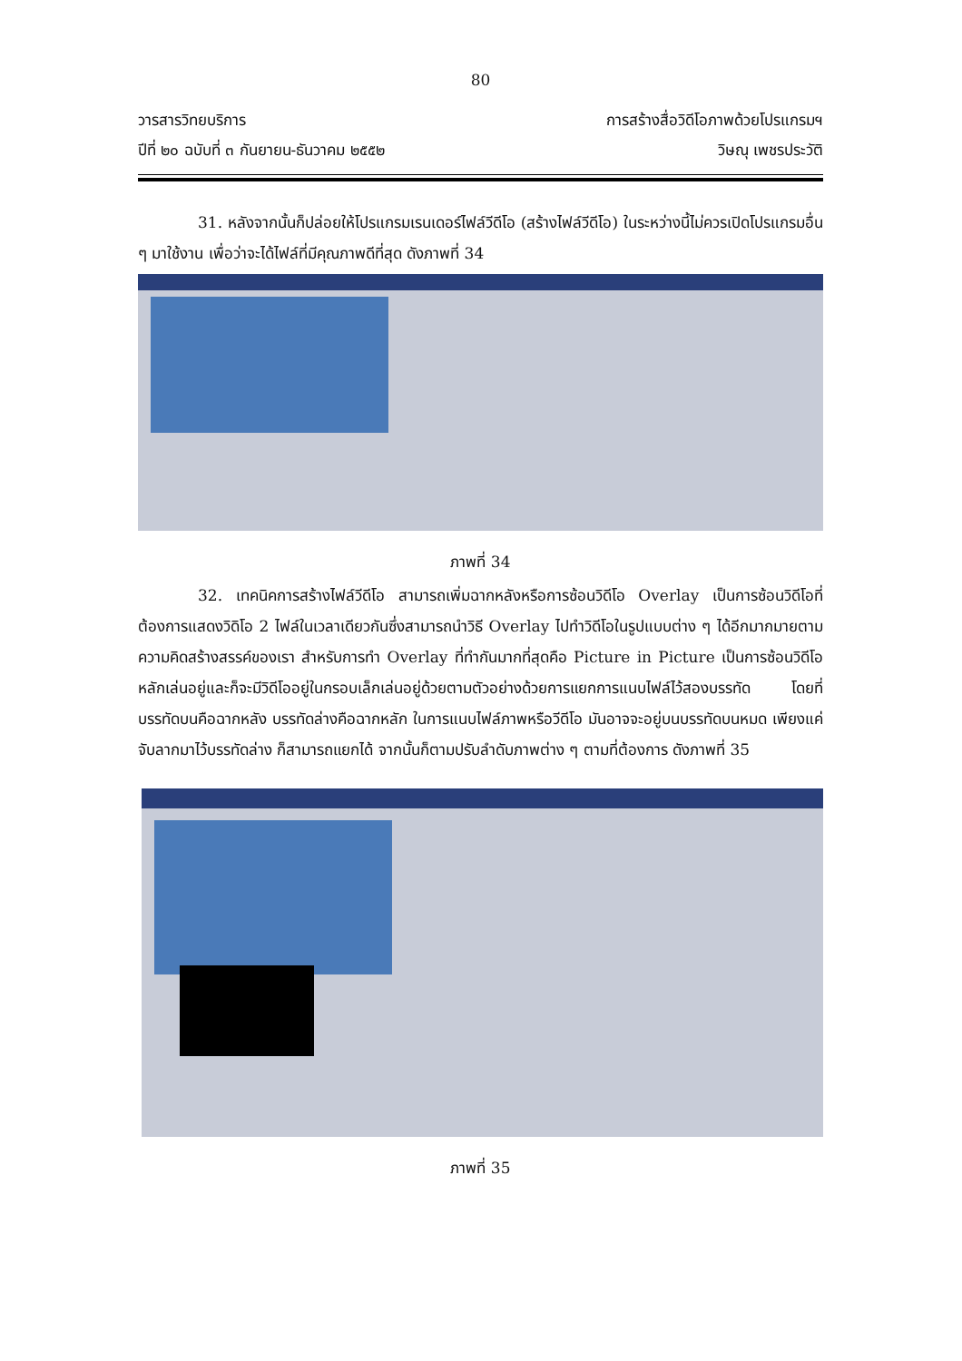80
วารสารวิทยบริการ
ปีที่ ๒๐ ฉบับที่ ๓ กันยายน-ธันวาคม ๒๕๕๒
การสร้างสื่อวิดีโอภาพด้วยโปรแกรมฯ
วิษณุ เพชรประวัติ
31. หลังจากนั้นก็ปล่อยให้โปรแกรมเรนเดอร์ไฟล์วีดีโอ (สร้างไฟล์วีดีโอ) ในระหว่างนี้ไม่ควรเปิดโปรแกรมอื่น ๆ มาใช้งาน เพื่อว่าจะได้ไฟล์ที่มีคุณภาพดีที่สุด ดังภาพที่ 34
ภาพที่ 34
32. เทคนิคการสร้างไฟล์วีดีโอ สามารถเพิ่มฉากหลังหรือการซ้อนวิดีโอ Overlay เป็นการซ้อนวิดีโอที่ต้องการแสดงวิดิโอ 2 ไฟล์ในเวลาเดียวกันซึ่งสามารถนำวิธี Overlay ไปทำวิดีโอในรูปแบบต่าง ๆ ได้อีกมากมายตามความคิดสร้างสรรค์ของเรา สำหรับการทำ Overlay ที่ทำกันมากที่สุดคือ Picture in Picture เป็นการซ้อนวิดีโอหลักเล่นอยู่และก็จะมีวิดีโออยู่ในกรอบเล็กเล่นอยู่ด้วยตามตัวอย่างด้วยการแยกการแนบไฟล์ไว้สองบรรทัด โดยที่บรรทัดบนคือฉากหลัง บรรทัดล่างคือฉากหลัก ในการแนบไฟล์ภาพหรือวีดีโอ มันอาจจะอยู่บนบรรทัดบนหมด เพียงแค่จับลากมาไว้บรรทัดล่าง ก็สามารถแยกได้ จากนั้นก็ตามปรับลำดับภาพต่าง ๆ ตามที่ต้องการ ดังภาพที่ 35
ภาพที่ 35